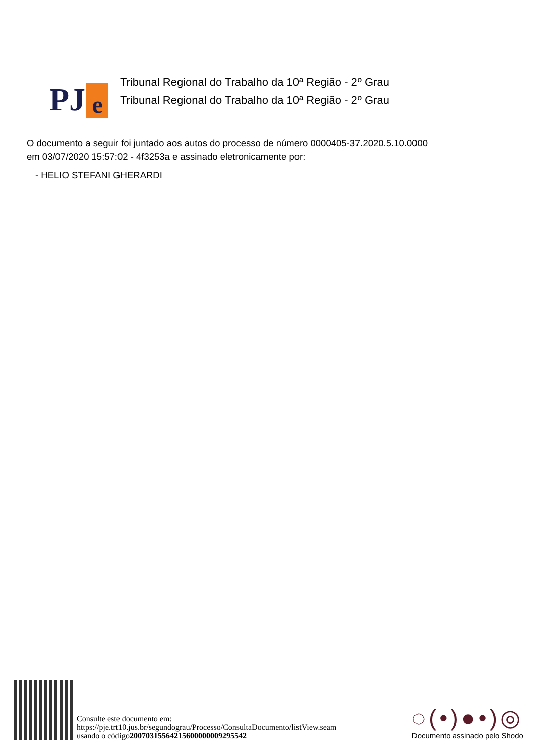PJ e
Tribunal Regional do Trabalho da 10ª Região - 2º Grau
Tribunal Regional do Trabalho da 10ª Região - 2º Grau
O documento a seguir foi juntado aos autos do processo de número 0000405-37.2020.5.10.0000
em 03/07/2020 15:57:02 - 4f3253a e assinado eletronicamente por:
- HELIO STEFANI GHERARDI
Consulte este documento em:
https://pje.trt10.jus.br/segundograu/Processo/ConsultaDocumento/listView.seam
usando o código20070315564215600000009295542
◌(•)●•)◎
Documento assinado pelo Shodo